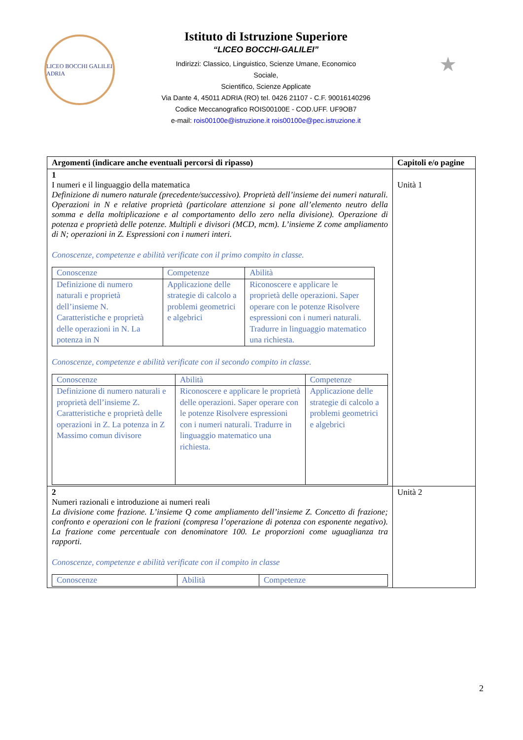LICEO BOCCHI GALILEI ADRIA
Istituto di Istruzione Superiore
“LICEO BOCCHI-GALILEI”
Indirizzi: Classico, Linguistico, Scienze Umane, Economico
Sociale,
Scientifico, Scienze Applicate
Via Dante 4, 45011 ADRIA (RO) tel. 0426 21107 - C.F. 90016140296
Codice Meccanografico ROIS00100E - COD.UFF. UF9OB7
e-mail: rois00100e@istruzione.it rois00100e@pec.istruzione.it
★
| Argomenti (indicare anche eventuali percorsi di ripasso) | Capitoli e/o pagine |
| --- | --- |
| 1 I numeri e il linguaggio della matematica Definizione di numero naturale (precedente/successivo). Proprietà dell’insieme dei numeri naturali. Operazioni in N e relative proprietà (particolare attenzione si pone all’elemento neutro della somma e della moltiplicazione e al comportamento dello zero nella divisione). Operazione di potenza e proprietà delle potenze. Multipli e divisori (MCD, mcm). L’insieme Z come ampliamento di N; operazioni in Z. Espressioni con i numeri interi. Conoscenze, competenze e abilità verificate con il primo compito in classe. / Conoscenze / Competenze / Abilità / / Definizione di numero naturali e proprietà dell’insieme N. Caratteristiche e proprietà delle operazioni in N. La potenza in N / Applicazione delle strategie di calcolo a problemi geometrici e algebrici / Riconoscere e applicare le proprietà delle operazioni. Saper operare con le potenze Risolvere espressioni con i numeri naturali. Tradurre in linguaggio matematico una richiesta. / Conoscenze, competenze e abilità verificate con il secondo compito in classe. / Conoscenze / Abilità / Competenze / / Definizione di numero naturali e proprietà dell’insieme Z. Caratteristiche e proprietà delle operazioni in Z. La potenza in Z Massimo comun divisore / Riconoscere e applicare le proprietà delle operazioni. Saper operare con le potenze Risolvere espressioni con i numeri naturali. Tradurre in linguaggio matematico una richiesta. / Applicazione delle strategie di calcolo a problemi geometrici e algebrici / | Unità 1 |
| 2 Numeri razionali e introduzione ai numeri reali La divisione come frazione. L’insieme Q come ampliamento dell’insieme Z. Concetto di frazione; confronto e operazioni con le frazioni (compresa l’operazione di potenza con esponente negativo). La frazione come percentuale con denominatore 100. Le proporzioni come uguaglianza tra rapporti. Conoscenze, competenze e abilità verificate con il compito in classe / Conoscenze / Abilità / Competenze / | Unità 2 |
2